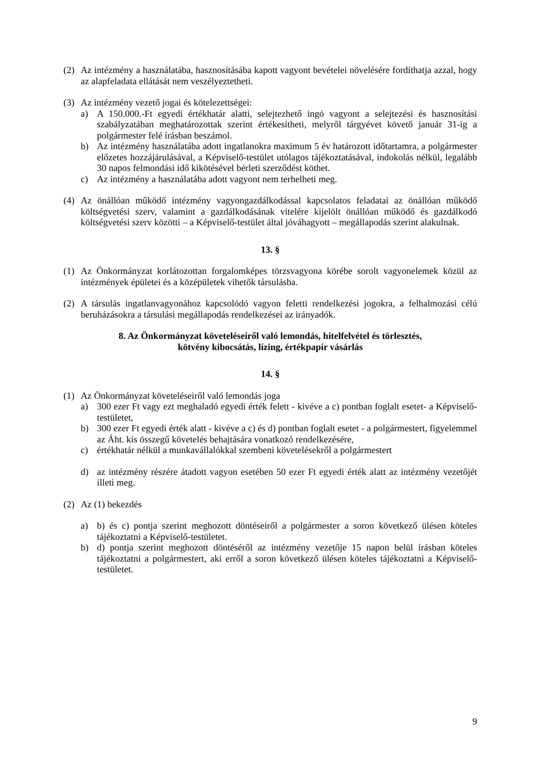(2) Az intézmény a használatába, hasznosításába kapott vagyont bevételei növelésére fordíthatja azzal, hogy az alapfeladata ellátását nem veszélyeztetheti.
(3) Az intézmény vezető jogai és kötelezettségei:
a) A 150.000.-Ft egyedi értékhatár alatti, selejtezhető ingó vagyont a selejtezési és hasznosítási szabályzatában meghatározottak szerint értékesítheti, melyről tárgyévet követő január 31-ig a polgármester felé írásban beszámol.
b) Az intézmény használatába adott ingatlanokra maximum 5 év határozott időtartamra, a polgármester előzetes hozzájárulásával, a Képviselő-testület utólagos tájékoztatásával, indokolás nélkül, legalább 30 napos felmondási idő kikötésével bérleti szerződést köthet.
c) Az intézmény a használatába adott vagyont nem terhelheti meg.
(4) Az önállóan működő intézmény vagyongazdálkodással kapcsolatos feladatai az önállóan működő költségvetési szerv, valamint a gazdálkodásának vitelére kijelölt önállóan működő és gazdálkodó költségvetési szerv közötti – a Képviselő-testület által jóváhagyott – megállapodás szerint alakulnak.
13. §
(1) Az Önkormányzat korlátozottan forgalomképes törzsvagyona körébe sorolt vagyonelemek közül az intézmények épületei és a középületek vihetők társulásba.
(2) A társulás ingatlanvagyonához kapcsolódó vagyon feletti rendelkezési jogokra, a felhalmozási célú beruházásokra a társulási megállapodás rendelkezései az irányadók.
8. Az Önkormányzat követeléseiről való lemondás, hitelfelvétel és törlesztés,
kötvény kibocsátás, lízing, értékpapír vásárlás
14. §
(1) Az Önkormányzat követeléseiről való lemondás joga
a) 300 ezer Ft vagy ezt meghaladó egyedi érték felett - kivéve a c) pontban foglalt esetet- a Képviselő-testületet,
b) 300 ezer Ft egyedi érték alatt - kivéve a c) és d) pontban foglalt esetet - a polgármestert, figyelemmel az Áht. kis összegű követelés behajtására vonatkozó rendelkezésére,
c) értékhatár nélkül a munkavállalókkal szembeni követelésekről a polgármestert
d) az intézmény részére átadott vagyon esetében 50 ezer Ft egyedi érték alatt az intézmény vezetőjét illeti meg.
(2) Az (1) bekezdés
a) b) és c) pontja szerint meghozott döntéseiről a polgármester a soron következő ülésen köteles tájékoztatni a Képviselő-testületet.
b) d) pontja szerint meghozott döntéséről az intézmény vezetője 15 napon belül írásban köteles tájékoztatni a polgármestert, aki erről a soron következő ülésen köteles tájékoztatni a Képviselő-testületet.
9